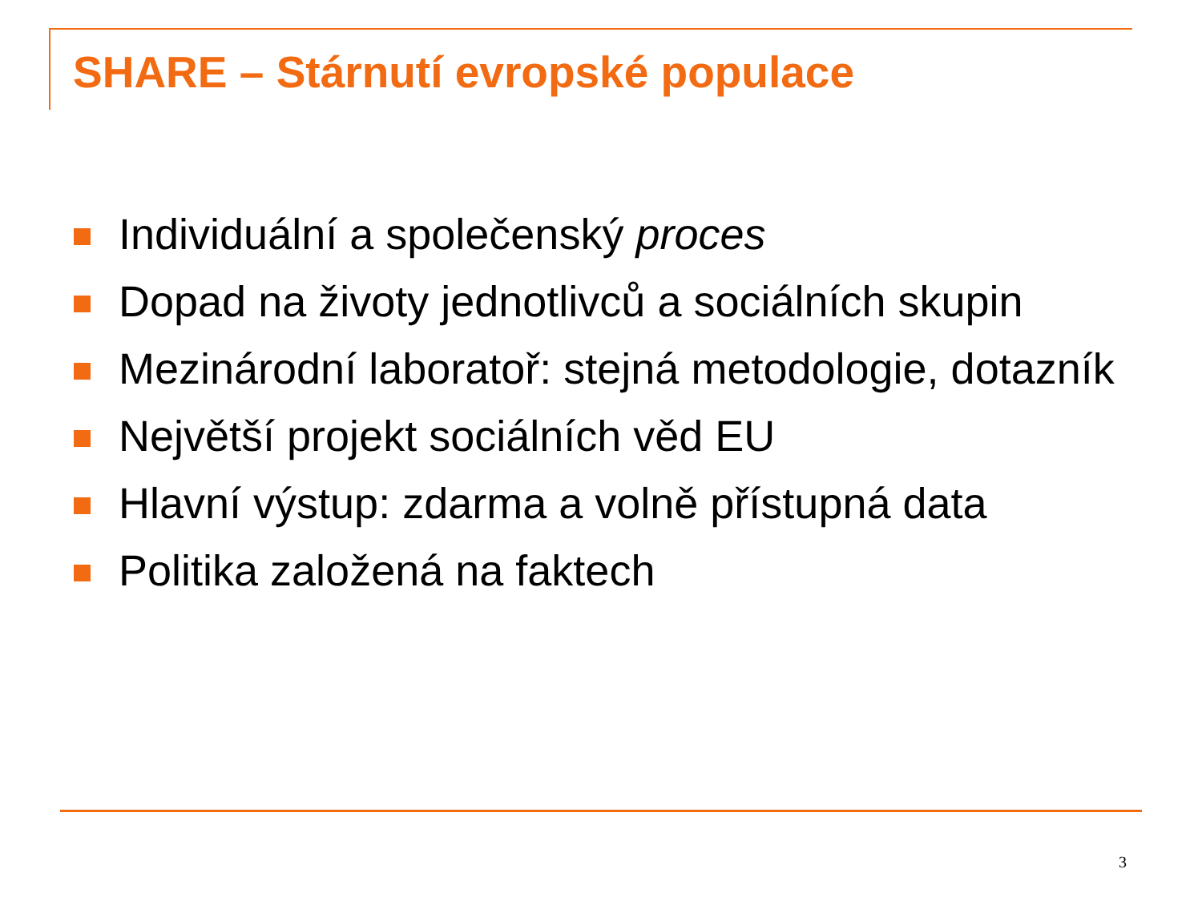SHARE – Stárnutí evropské populace
Individuální a společenský proces
Dopad na životy jednotlivců a sociálních skupin
Mezinárodní laboratoř: stejná metodologie, dotazník
Největší projekt sociálních věd EU
Hlavní výstup: zdarma a volně přístupná data
Politika založená na faktech
3